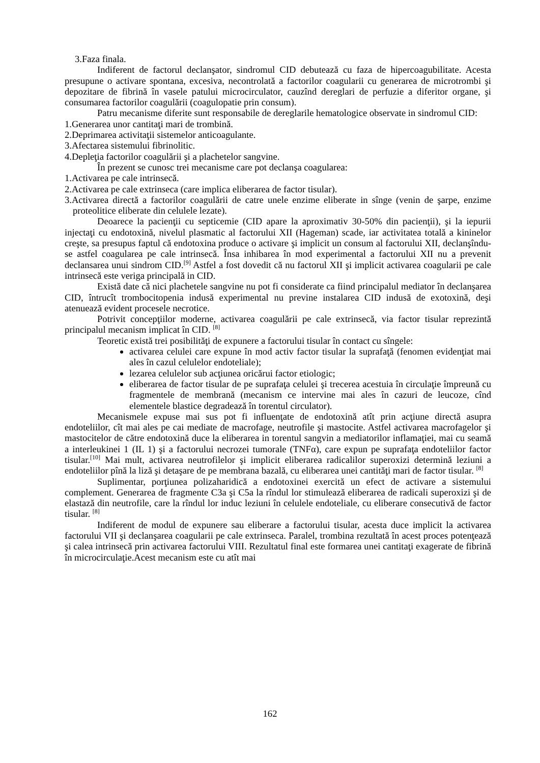3.Faza finala.
Indiferent de factorul declanşator, sindromul CID debutează cu faza de hipercoagubilitate. Acesta presupune o activare spontana, excesiva, necontrolată a factorilor coagularii cu generarea de microtrombi şi depozitare de fibrină în vasele patului microcirculator, cauzînd dereglari de perfuzie a diferitor organe, şi consumarea factorilor coagulării (coagulopatie prin consum).
Patru mecanisme diferite sunt responsabile de dereglarile hematologice observate in sindromul CID:
1.Generarea unor cantitaţi mari de trombină.
2.Deprimarea activitaţii sistemelor anticoagulante.
3.Afectarea sistemului fibrinolitic.
4.Depleţia factorilor coagulării şi a plachetelor sangvine.
În prezent se cunosc trei mecanisme care pot declanşa coagularea:
1.Activarea pe cale intrinsecă.
2.Activarea pe cale extrinseca (care implica eliberarea de factor tisular).
3.Activarea directă a factorilor coagulării de catre unele enzime eliberate in sînge (venin de şarpe, enzime proteolitice eliberate din celulele lezate).
Deoarece la pacienţii cu septicemie (CID apare la aproximativ 30-50% din pacienţii), şi la iepurii injectaţi cu endotoxină, nivelul plasmatic al factorului XII (Hageman) scade, iar activitatea totală a kininelor creşte, sa presupus faptul că endotoxina produce o activare şi implicit un consum al factorului XII, declanşîndu-se astfel coagularea pe cale intrinsecă. Însa inhibarea în mod experimental a factorului XII nu a prevenit declansarea unui sindrom CID.<sup>[9]</sup> Astfel a fost dovedit că nu factorul XII şi implicit activarea coagularii pe cale intrinsecă este veriga principală in CID.
Există date că nici plachetele sangvine nu pot fi considerate ca fiind principalul mediator în declanşarea CID, întrucît trombocitopenia indusă experimental nu previne instalarea CID indusă de exotoxină, deşi atenuează evident procesele necrotice.
Potrivit concepţiilor moderne, activarea coagulării pe cale extrinsecă, via factor tisular reprezintă principalul mecanism implicat în CID. <sup>[8]</sup>
Teoretic există trei posibilităţi de expunere a factorului tisular în contact cu sîngele:
activarea celulei care expune în mod activ factor tisular la suprafaţă (fenomen evidenţiat mai ales în cazul celulelor endoteliale);
lezarea celulelor sub acţiunea oricărui factor etiologic;
eliberarea de factor tisular de pe suprafaţa celulei şi trecerea acestuia în circulaţie împreună cu fragmentele de membrană (mecanism ce intervine mai ales în cazuri de leucoze, cînd elementele blastice degradează în torentul circulator).
Mecanismele expuse mai sus pot fi influenţate de endotoxină atît prin acţiune directă asupra endoteliilor, cît mai ales pe cai mediate de macrofage, neutrofile şi mastocite. Astfel activarea macrofagelor şi mastocitelor de către endotoxină duce la eliberarea in torentul sangvin a mediatorilor inflamaţiei, mai cu seamă a interleukinei 1 (IL 1) şi a factorului necrozei tumorale (TNFα), care expun pe suprafaţa endoteliilor factor tisular.<sup>[10]</sup> Mai mult, activarea neutrofilelor şi implicit eliberarea radicalilor superoxizi determină leziuni a endoteliilor pînă la liză şi detaşare de pe membrana bazală, cu eliberarea unei cantităţi mari de factor tisular. <sup>[8]</sup>
Suplimentar, porţiunea polizaharidică a endotoxinei exercită un efect de activare a sistemului complement. Generarea de fragmente C3a şi C5a la rîndul lor stimulează eliberarea de radicali superoxizi şi de elastază din neutrofile, care la rîndul lor induc leziuni în celulele endoteliale, cu eliberare consecutivă de factor tisular. <sup>[8]</sup>
Indiferent de modul de expunere sau eliberare a factorului tisular, acesta duce implicit la activarea factorului VII şi declanşarea coagularii pe cale extrinseca. Paralel, trombina rezultată în acest proces potenţează şi calea intrinsecă prin activarea factorului VIII. Rezultatul final este formarea unei cantitaţi exagerate de fibrină în microcirculaţie.Acest mecanism este cu atît mai
162